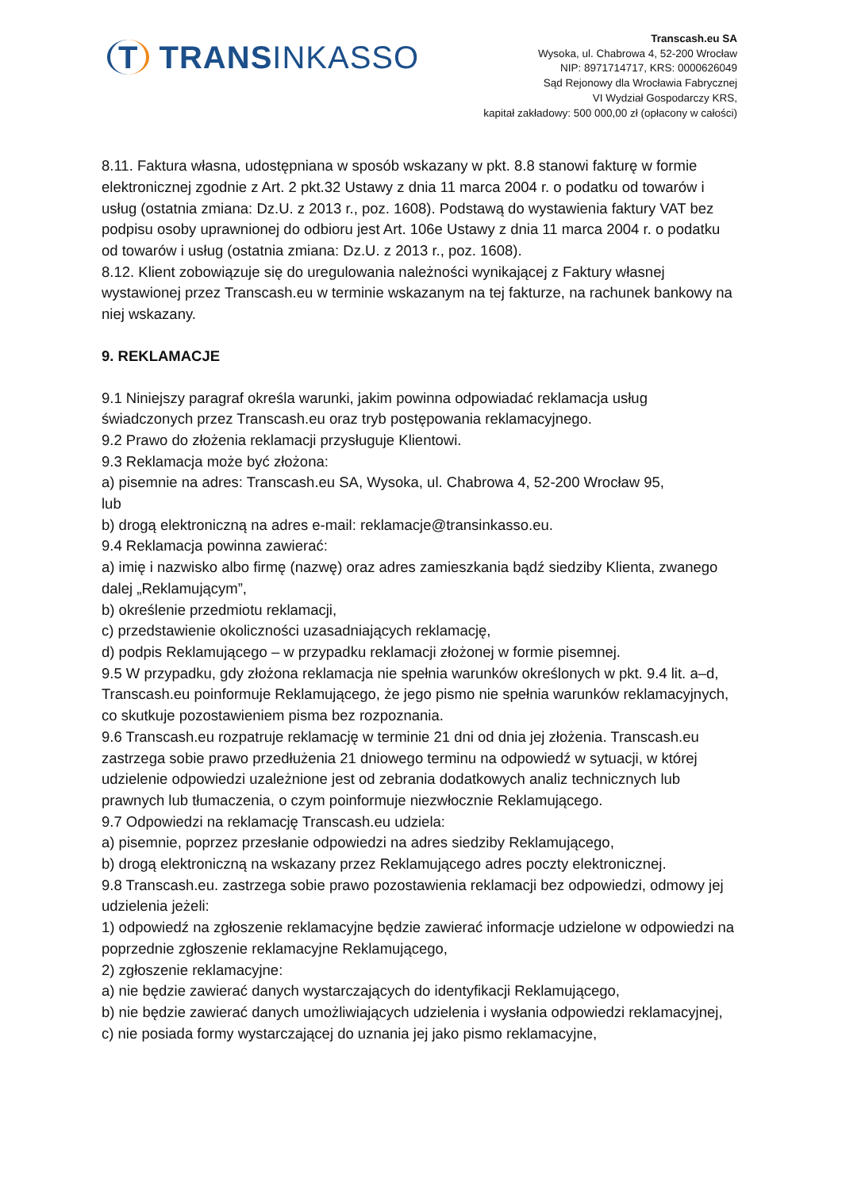T TRANSINKASSO
Transcash.eu SA
Wysoka, ul. Chabrowa 4, 52-200 Wrocław
NIP: 8971714717, KRS: 0000626049
Sąd Rejonowy dla Wrocławia Fabrycznej
VI Wydział Gospodarczy KRS,
kapitał zakładowy: 500 000,00 zł (opłacony w całości)
8.11. Faktura własna, udostępniana w sposób wskazany w pkt. 8.8 stanowi fakturę w formie elektronicznej zgodnie z Art. 2 pkt.32 Ustawy z dnia 11 marca 2004 r. o podatku od towarów i usług (ostatnia zmiana: Dz.U. z 2013 r., poz. 1608). Podstawą do wystawienia faktury VAT bez podpisu osoby uprawnionej do odbioru jest Art. 106e Ustawy z dnia 11 marca 2004 r. o podatku od towarów i usług (ostatnia zmiana: Dz.U. z 2013 r., poz. 1608).
8.12. Klient zobowiązuje się do uregulowania należności wynikającej z Faktury własnej wystawionej przez Transcash.eu w terminie wskazanym na tej fakturze, na rachunek bankowy na niej wskazany.
9. REKLAMACJE
9.1 Niniejszy paragraf określa warunki, jakim powinna odpowiadać reklamacja usług świadczonych przez Transcash.eu oraz tryb postępowania reklamacyjnego.
9.2 Prawo do złożenia reklamacji przysługuje Klientowi.
9.3 Reklamacja może być złożona:
a) pisemnie na adres: Transcash.eu SA, Wysoka, ul. Chabrowa 4, 52-200 Wrocław 95,
lub
b) drogą elektroniczną na adres e-mail: reklamacje@transinkasso.eu.
9.4 Reklamacja powinna zawierać:
a) imię i nazwisko albo firmę (nazwę) oraz adres zamieszkania bądź siedziby Klienta, zwanego dalej „Reklamującym”,
b) określenie przedmiotu reklamacji,
c) przedstawienie okoliczności uzasadniających reklamację,
d) podpis Reklamującego – w przypadku reklamacji złożonej w formie pisemnej.
9.5 W przypadku, gdy złożona reklamacja nie spełnia warunków określonych w pkt. 9.4 lit. a–d, Transcash.eu poinformuje Reklamującego, że jego pismo nie spełnia warunków reklamacyjnych, co skutkuje pozostawieniem pisma bez rozpoznania.
9.6 Transcash.eu rozpatruje reklamację w terminie 21 dni od dnia jej złożenia. Transcash.eu zastrzega sobie prawo przedłużenia 21 dniowego terminu na odpowiedź w sytuacji, w której udzielenie odpowiedzi uzależnione jest od zebrania dodatkowych analiz technicznych lub prawnych lub tłumaczenia, o czym poinformuje niezwłocznie Reklamującego.
9.7 Odpowiedzi na reklamację Transcash.eu udziela:
a) pisemnie, poprzez przesłanie odpowiedzi na adres siedziby Reklamującego,
b) drogą elektroniczną na wskazany przez Reklamującego adres poczty elektronicznej.
9.8 Transcash.eu. zastrzega sobie prawo pozostawienia reklamacji bez odpowiedzi, odmowy jej udzielenia jeżeli:
1) odpowiedź na zgłoszenie reklamacyjne będzie zawierać informacje udzielone w odpowiedzi na poprzednie zgłoszenie reklamacyjne Reklamującego,
2) zgłoszenie reklamacyjne:
a) nie będzie zawierać danych wystarczających do identyfikacji Reklamującego,
b) nie będzie zawierać danych umożliwiających udzielenia i wysłania odpowiedzi reklamacyjnej,
c) nie posiada formy wystarczającej do uznania jej jako pismo reklamacyjne,